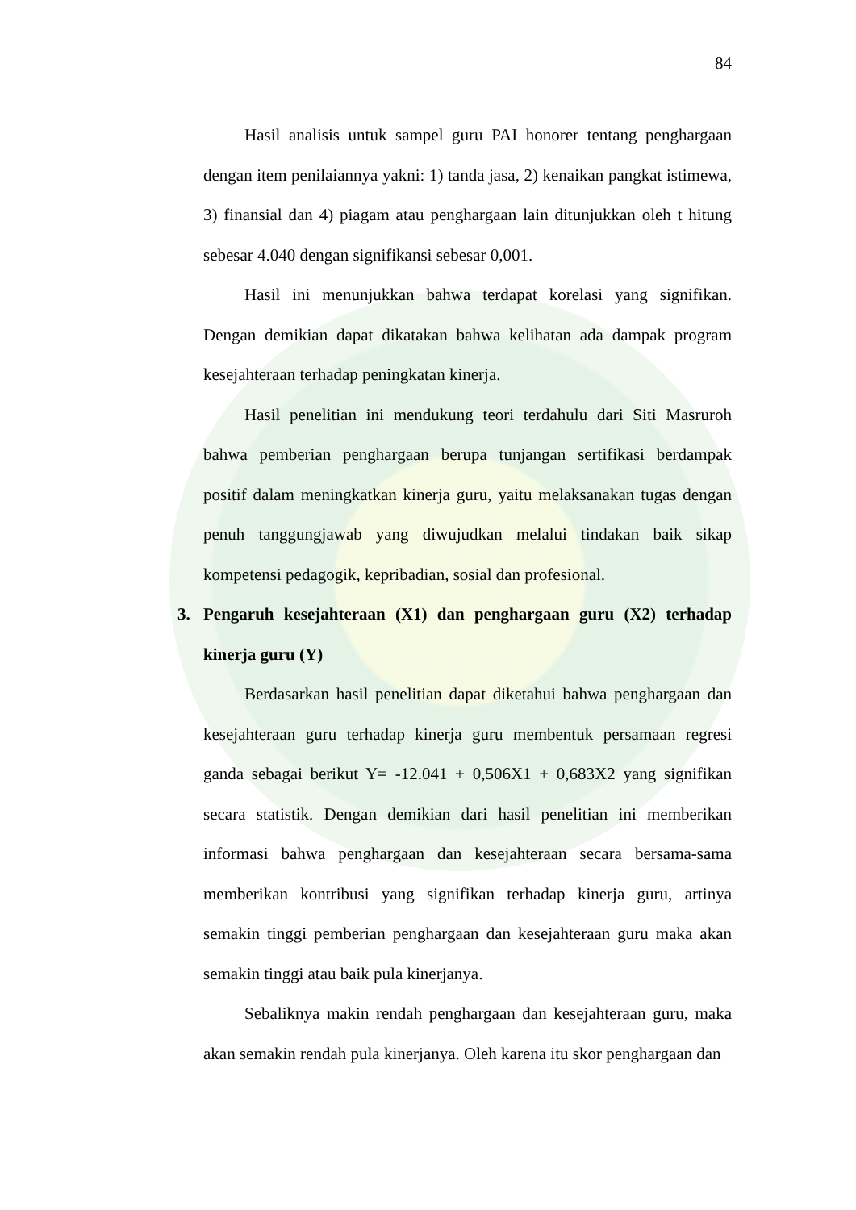84
Hasil analisis untuk sampel guru PAI honorer tentang penghargaan dengan item penilaiannya yakni: 1) tanda jasa, 2) kenaikan pangkat istimewa, 3) finansial dan 4) piagam atau penghargaan lain ditunjukkan oleh t hitung sebesar 4.040 dengan signifikansi sebesar 0,001.
Hasil ini menunjukkan bahwa terdapat korelasi yang signifikan. Dengan demikian dapat dikatakan bahwa kelihatan ada dampak program kesejahteraan terhadap peningkatan kinerja.
Hasil penelitian ini mendukung teori terdahulu dari Siti Masruroh bahwa pemberian penghargaan berupa tunjangan sertifikasi berdampak positif dalam meningkatkan kinerja guru, yaitu melaksanakan tugas dengan penuh tanggungjawab yang diwujudkan melalui tindakan baik sikap kompetensi pedagogik, kepribadian, sosial dan profesional.
3. Pengaruh kesejahteraan (X1) dan penghargaan guru (X2) terhadap kinerja guru (Y)
Berdasarkan hasil penelitian dapat diketahui bahwa penghargaan dan kesejahteraan guru terhadap kinerja guru membentuk persamaan regresi ganda sebagai berikut Y= -12.041 + 0,506X1 + 0,683X2 yang signifikan secara statistik. Dengan demikian dari hasil penelitian ini memberikan informasi bahwa penghargaan dan kesejahteraan secara bersama-sama memberikan kontribusi yang signifikan terhadap kinerja guru, artinya semakin tinggi pemberian penghargaan dan kesejahteraan guru maka akan semakin tinggi atau baik pula kinerjanya.
Sebaliknya makin rendah penghargaan dan kesejahteraan guru, maka akan semakin rendah pula kinerjanya. Oleh karena itu skor penghargaan dan